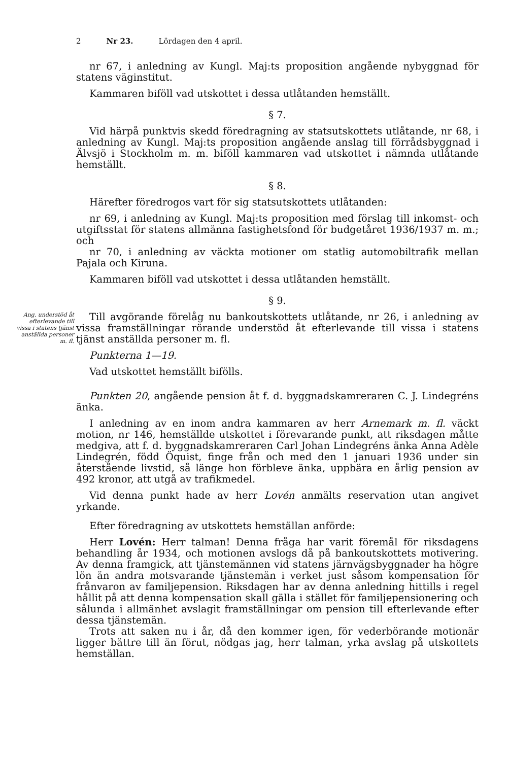2 Nr 23. Lördagen den 4 april.
nr 67, i anledning av Kungl. Maj:ts proposition angående nybyggnad för statens väginstitut.
Kammaren biföll vad utskottet i dessa utlåtanden hemställt.
§ 7.
Vid härpå punktvis skedd föredragning av statsutskottets utlåtande, nr 68, i anledning av Kungl. Maj:ts proposition angående anslag till förrådsbyggnad i Älvsjö i Stockholm m. m. biföll kammaren vad utskottet i nämnda utlåtande hemställt.
§ 8.
Härefter föredrogos vart för sig statsutskottets utlåtanden:
nr 69, i anledning av Kungl. Maj:ts proposition med förslag till inkomst- och utgiftsstat för statens allmänna fastighetsfond för budgetåret 1936/1937 m. m.; och
nr 70, i anledning av väckta motioner om statlig automobiltrafik mellan Pajala och Kiruna.
Kammaren biföll vad utskottet i dessa utlåtanden hemställt.
§ 9.
Ang. understöd åt efterlevande till vissa i statens tjänst anställda personer m. fl.
Till avgörande förelåg nu bankoutskottets utlåtande, nr 26, i anledning av vissa framställningar rörande understöd åt efterlevande till vissa i statens tjänst anställda personer m. fl.
Punkterna 1—19.
Vad utskottet hemställt bifölls.
Punkten 20, angående pension åt f. d. byggnadskamreraren C. J. Lindegréns änka.
I anledning av en inom andra kammaren av herr Arnemark m. fl. väckt motion, nr 146, hemställde utskottet i förevarande punkt, att riksdagen måtte medgiva, att f. d. byggnadskamreraren Carl Johan Lindegréns änka Anna Adèle Lindegrén, född Öquist, finge från och med den 1 januari 1936 under sin återstående livstid, så länge hon förbleve änka, uppbära en årlig pension av 492 kronor, att utgå av trafikmedel.
Vid denna punkt hade av herr Lovén anmälts reservation utan angivet yrkande.
Efter föredragning av utskottets hemställan anförde:
Herr Lovén: Herr talman! Denna fråga har varit föremål för riksdagens behandling år 1934, och motionen avslogs då på bankoutskottets motivering. Av denna framgick, att tjänstemännen vid statens järnvägsbyggnader ha högre lön än andra motsvarande tjänstemän i verket just såsom kompensation för frånvaron av familjepension. Riksdagen har av denna anledning hittills i regel hållit på att denna kompensation skall gälla i stället för familjepensionering och sålunda i allmänhet avslagit framställningar om pension till efterlevande efter dessa tjänstemän.
Trots att saken nu i år, då den kommer igen, för vederbörande motionär ligger bättre till än förut, nödgas jag, herr talman, yrka avslag på utskottets hemställan.